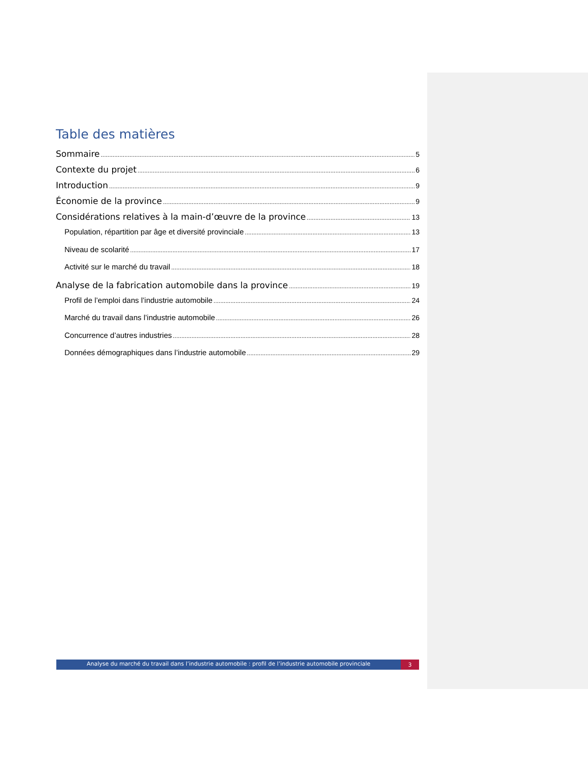Table des matières
Sommaire 5
Contexte du projet 6
Introduction 9
Économie de la province 9
Considérations relatives à la main-d’œuvre de la province 13
Population, répartition par âge et diversité provinciale 13
Niveau de scolarité 17
Activité sur le marché du travail 18
Analyse de la fabrication automobile dans la province 19
Profil de l’emploi dans l’industrie automobile 24
Marché du travail dans l’industrie automobile 26
Concurrence d’autres industries 28
Données démographiques dans l’industrie automobile 29
Analyse du marché du travail dans l’industrie automobile : profil de l’industrie automobile provinciale
3